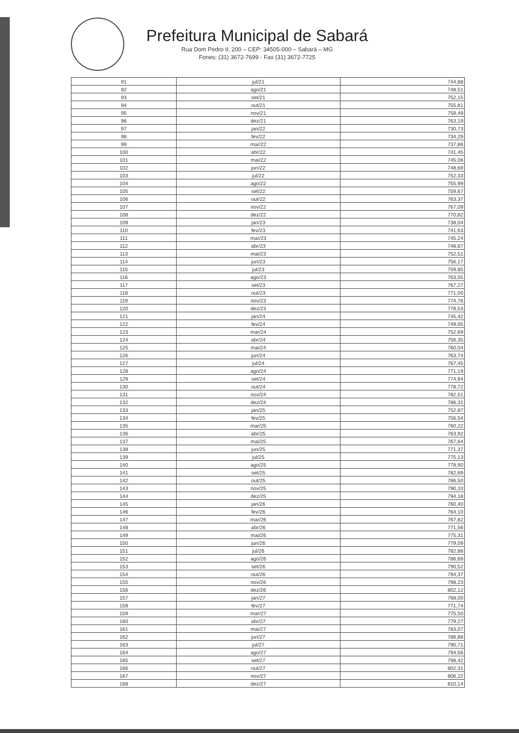Prefeitura Municipal de Sabará
Rua Dom Pedro II, 200 – CEP: 34505-000 – Sabará – MG
Fones: (31) 3672-7699 - Fax (31) 3672-7725
| 91 | jul/21 | 744,88 |
| 92 | ago/21 | 748,51 |
| 93 | set/21 | 752,15 |
| 94 | out/21 | 755,81 |
| 95 | nov/21 | 759,49 |
| 96 | dez/21 | 763,19 |
| 97 | jan/22 | 730,73 |
| 98 | fev/22 | 734,29 |
| 99 | mar/22 | 737,86 |
| 100 | abr/22 | 741,45 |
| 101 | mai/22 | 745,06 |
| 102 | jun/22 | 748,69 |
| 103 | jul/22 | 752,33 |
| 104 | ago/22 | 755,99 |
| 105 | set/22 | 759,67 |
| 106 | out/22 | 763,37 |
| 107 | nov/22 | 767,09 |
| 108 | dez/22 | 770,82 |
| 109 | jan/23 | 738,04 |
| 110 | fev/23 | 741,63 |
| 111 | mar/23 | 745,24 |
| 112 | abr/23 | 748,87 |
| 113 | mai/23 | 752,51 |
| 114 | jun/23 | 756,17 |
| 115 | jul/23 | 759,85 |
| 116 | ago/23 | 763,55 |
| 117 | set/23 | 767,27 |
| 118 | out/23 | 771,00 |
| 119 | nov/23 | 774,76 |
| 120 | dez/23 | 778,53 |
| 121 | jan/24 | 745,42 |
| 122 | fev/24 | 749,05 |
| 123 | mar/24 | 752,69 |
| 124 | abr/24 | 756,35 |
| 125 | mai/24 | 760,04 |
| 126 | jun/24 | 763,74 |
| 127 | jul/24 | 767,45 |
| 128 | ago/24 | 771,19 |
| 129 | set/24 | 774,94 |
| 130 | out/24 | 778,72 |
| 131 | nov/24 | 782,51 |
| 132 | dez/24 | 786,31 |
| 133 | jan/25 | 752,87 |
| 134 | fev/25 | 756,54 |
| 135 | mar/25 | 760,22 |
| 136 | abr/25 | 763,92 |
| 137 | mai/25 | 767,64 |
| 138 | jun/25 | 771,37 |
| 139 | jul/25 | 775,13 |
| 140 | ago/25 | 778,90 |
| 141 | set/25 | 782,69 |
| 142 | out/25 | 786,50 |
| 143 | nov/25 | 790,33 |
| 144 | dez/25 | 794,18 |
| 145 | jan/26 | 760,40 |
| 146 | fev/26 | 764,10 |
| 147 | mar/26 | 767,82 |
| 148 | abr/26 | 771,56 |
| 149 | mai/26 | 775,31 |
| 150 | jun/26 | 779,09 |
| 151 | jul/26 | 782,88 |
| 152 | ago/26 | 786,69 |
| 153 | set/26 | 790,52 |
| 154 | out/26 | 794,37 |
| 155 | nov/26 | 798,23 |
| 156 | dez/26 | 802,12 |
| 157 | jan/27 | 768,00 |
| 158 | fev/27 | 771,74 |
| 159 | mar/27 | 775,50 |
| 160 | abr/27 | 779,27 |
| 161 | mai/27 | 783,07 |
| 162 | jun/27 | 786,88 |
| 163 | jul/27 | 790,71 |
| 164 | ago/27 | 794,56 |
| 165 | set/27 | 798,42 |
| 166 | out/27 | 802,31 |
| 167 | nov/27 | 806,22 |
| 168 | dez/27 | 810,14 |